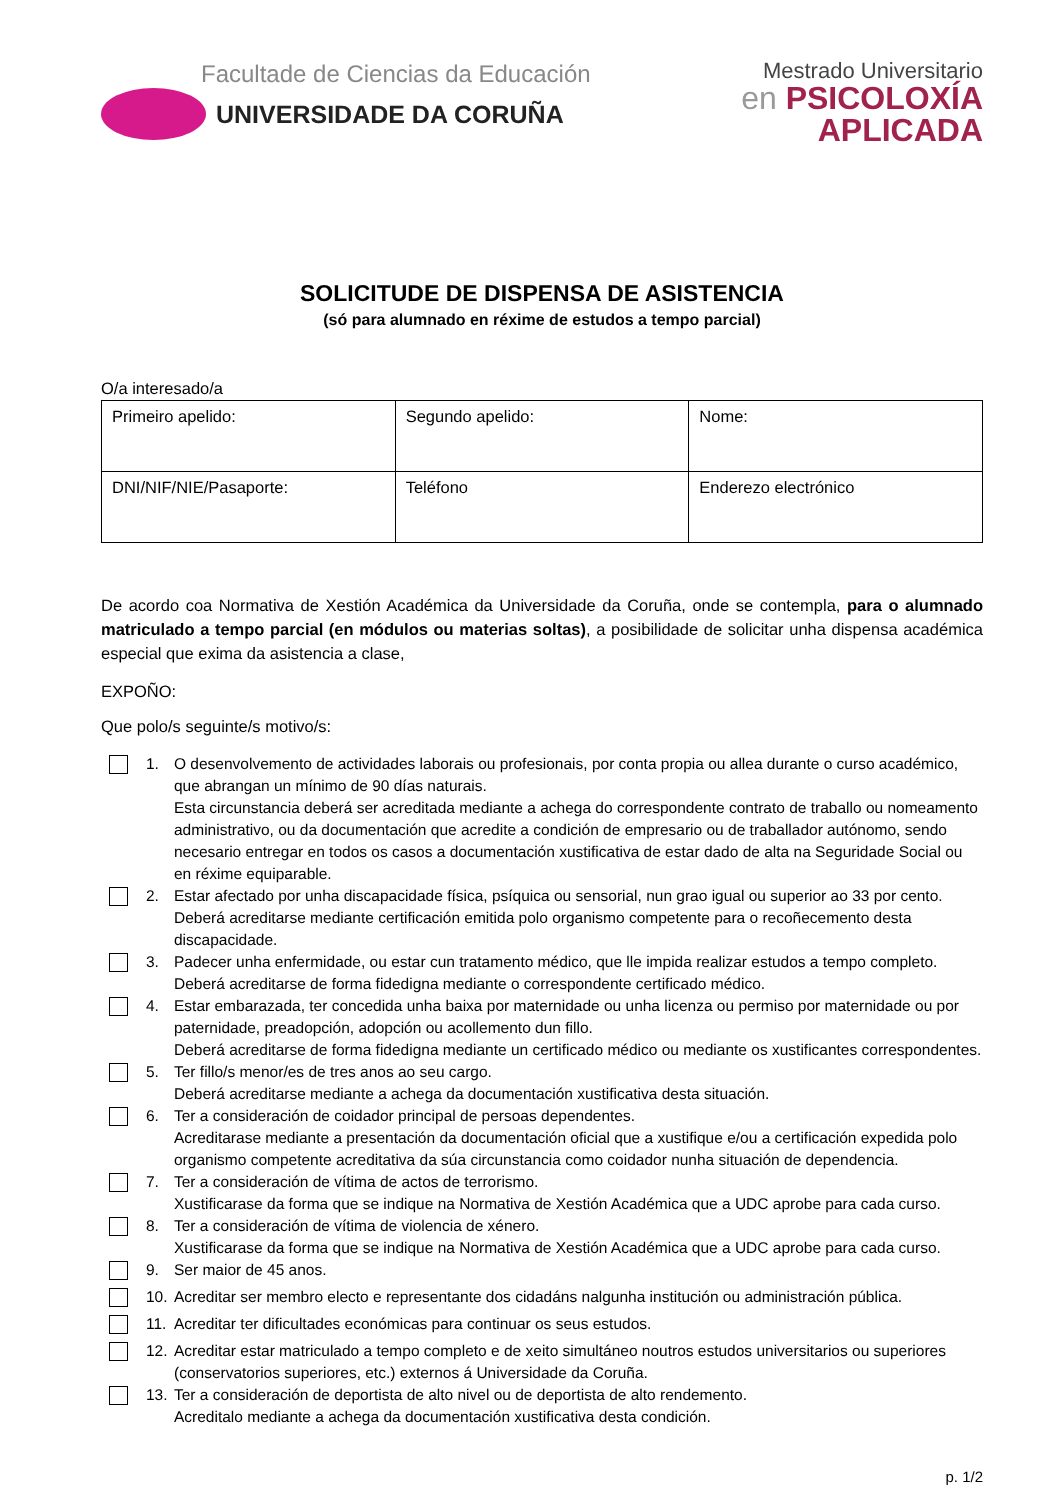Facultade de Ciencias da Educación
UNIVERSIDADE DA CORUÑA
Mestrado Universitario
en PSICOLOXÍA
APLICADA
SOLICITUDE DE DISPENSA DE ASISTENCIA
(só para alumnado en réxime de estudos a tempo parcial)
O/a interesado/a
| Primeiro apelido: | Segundo apelido: | Nome: |
| DNI/NIF/NIE/Pasaporte: | Teléfono | Enderezo electrónico |
De acordo coa Normativa de Xestión Académica da Universidade da Coruña, onde se contempla, para o alumnado matriculado a tempo parcial (en módulos ou materias soltas), a posibilidade de solicitar unha dispensa académica especial que exima da asistencia a clase,
EXPOÑO:
Que polo/s seguinte/s motivo/s:
1. O desenvolvemento de actividades laborais ou profesionais, por conta propia ou allea durante o curso académico, que abrangan un mínimo de 90 días naturais.
Esta circunstancia deberá ser acreditada mediante a achega do correspondente contrato de traballo ou nomeamento administrativo, ou da documentación que acredite a condición de empresario ou de traballador autónomo, sendo necesario entregar en todos os casos a documentación xustificativa de estar dado de alta na Seguridade Social ou en réxime equiparable.
2. Estar afectado por unha discapacidade física, psíquica ou sensorial, nun grao igual ou superior ao 33 por cento.
Deberá acreditarse mediante certificación emitida polo organismo competente para o recoñecemento desta discapacidade.
3. Padecer unha enfermidade, ou estar cun tratamento médico, que lle impida realizar estudos a tempo completo.
Deberá acreditarse de forma fidedigna mediante o correspondente certificado médico.
4. Estar embarazada, ter concedida unha baixa por maternidade ou unha licenza ou permiso por maternidade ou por paternidade, preadopción, adopción ou acollemento dun fillo.
Deberá acreditarse de forma fidedigna mediante un certificado médico ou mediante os xustificantes correspondentes.
5. Ter fillo/s menor/es de tres anos ao seu cargo.
Deberá acreditarse mediante a achega da documentación xustificativa desta situación.
6. Ter a consideración de coidador principal de persoas dependentes.
Acreditarase mediante a presentación da documentación oficial que a xustifique e/ou a certificación expedida polo organismo competente acreditativa da súa circunstancia como coidador nunha situación de dependencia.
7. Ter a consideración de vítima de actos de terrorismo.
Xustificarase da forma que se indique na Normativa de Xestión Académica que a UDC aprobe para cada curso.
8. Ter a consideración de vítima de violencia de xénero.
Xustificarase da forma que se indique na Normativa de Xestión Académica que a UDC aprobe para cada curso.
9. Ser maior de 45 anos.
10. Acreditar ser membro electo e representante dos cidadáns nalgunha institución ou administración pública.
11. Acreditar ter dificultades económicas para continuar os seus estudos.
12. Acreditar estar matriculado a tempo completo e de xeito simultáneo noutros estudos universitarios ou superiores (conservatorios superiores, etc.) externos á Universidade da Coruña.
13. Ter a consideración de deportista de alto nivel ou de deportista de alto rendemento.
Acreditalo mediante a achega da documentación xustificativa desta condición.
p. 1/2